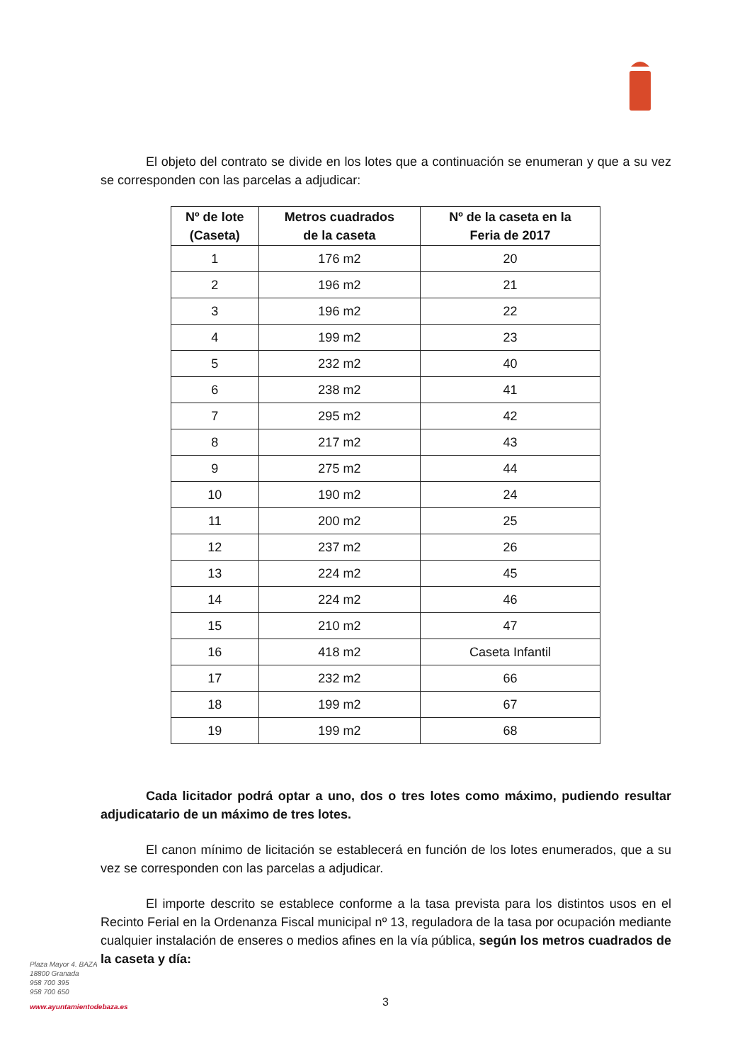El objeto del contrato se divide en los lotes que a continuación se enumeran y que a su vez se corresponden con las parcelas a adjudicar:
| Nº de lote (Caseta) | Metros cuadrados de la caseta | Nº de la caseta en la Feria de 2017 |
| --- | --- | --- |
| 1 | 176 m2 | 20 |
| 2 | 196 m2 | 21 |
| 3 | 196 m2 | 22 |
| 4 | 199 m2 | 23 |
| 5 | 232 m2 | 40 |
| 6 | 238 m2 | 41 |
| 7 | 295 m2 | 42 |
| 8 | 217 m2 | 43 |
| 9 | 275 m2 | 44 |
| 10 | 190 m2 | 24 |
| 11 | 200 m2 | 25 |
| 12 | 237 m2 | 26 |
| 13 | 224 m2 | 45 |
| 14 | 224 m2 | 46 |
| 15 | 210 m2 | 47 |
| 16 | 418 m2 | Caseta Infantil |
| 17 | 232 m2 | 66 |
| 18 | 199 m2 | 67 |
| 19 | 199 m2 | 68 |
Cada licitador podrá optar a uno, dos o tres lotes como máximo, pudiendo resultar adjudicatario de un máximo de tres lotes.
El canon mínimo de licitación se establecerá en función de los lotes enumerados, que a su vez se corresponden con las parcelas a adjudicar.
El importe descrito se establece conforme a la tasa prevista para los distintos usos en el Recinto Ferial en la Ordenanza Fiscal municipal nº 13, reguladora de la tasa por ocupación mediante cualquier instalación de enseres o medios afines en la vía pública, según los metros cuadrados de la caseta y día:
Plaza Mayor 4. BAZA
18800 Granada
958 700 395
958 700 650
www.ayuntamientodebaza.es
3